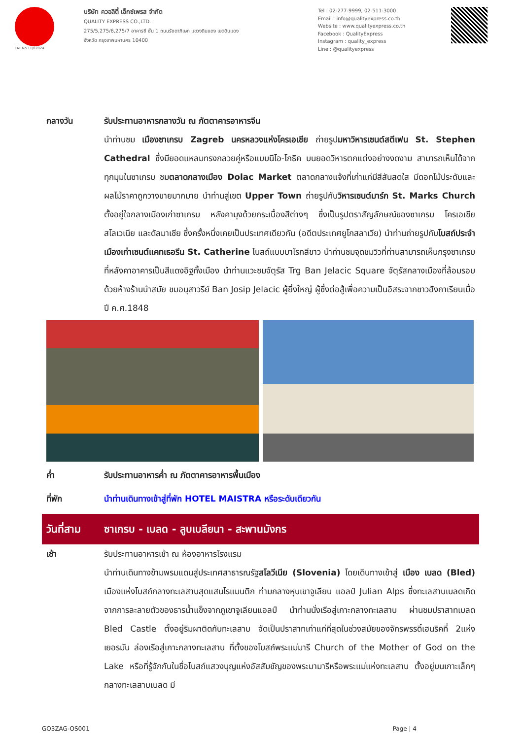TAT No.11/02024
บริษัท ควอลิตี้ เอ็กซ์เพรส จำกัด
QUALITY EXPRESS CO.,LTD.
275/5,275/6,275/7 อาคารซี ชั้น 1 ถนนรัชดาภิเษก แขวงดินแดง เขตดินแดง
จังหวัด กรุงเทพมหานคร 10400
Tel : 02-277-9999, 02-511-3000
Email : info@qualityexpress.co.th
Website : www.qualityexpress.co.th
Facebook : QualityExpress
Instagram : quality_express
Line : @qualityexpress
กลางวัน รับประทานอาหารกลางวัน ณ ภัตตาคารอาหารจีน
นำท่านชม เมืองซาเกรบ Zagreb นครหลวงแห่งโครเอเชีย ถ่ายรูปมหาวิหารเซนต์สตีเฟน St. Stephen Cathedral ซึ่งมียอดแหลมทรงกลวยคู่หรือแบบนีโอ-โกธิค บนยอดวิหารตกแต่งอย่างงดงาม สามารถเห็นได้จากทุกมุมในซาเกรบ ชมตลาดกลางเมือง Dolac Market ตลาดกลางแจ้งที่เก่าแก่มีสีสันสดใส มีดอกไม้ประดับและผลไม้ราคาถูกวางขายมากมาย นำท่านสู่เขต Upper Town ถ่ายรูปกับวิหารเซนต์มาร์ก St. Marks Church ตั้งอยู่ใจกลางเมืองเก่าซาเกรบ หลังคามุงด้วยกระเบื้องสีต่างๆ ซึ่งเป็นรูปตราสัญลักษณ์ของซาเกรบ โครเอเชีย สโลเวเนีย และดัลมาเชีย ซึ่งครั้งหนึ่งเคยเป็นประเทศเดียวกัน (อดีตประเทศยูโกสลาเวีย) นำท่านถ่ายรูปกับโบสถ์ประจำเมืองเก่าเซนต์แคทเธอรีน St. Catherine โบสถ์แบบบาโรกสีขาว นำท่านชมจุดชมวิวที่ท่านสามารถเห็นกรุงซาเกรบที่หลังคาอาคารเป็นสีแดงอิฐทั้งเมือง นำท่านแวะชมจัตุรัส Trg Ban Jelacic Square จัตุรัสกลางเมืองที่ล้อมรอบด้วยห้างร้านนำสมัย ชมอนุสาวรีย์ Ban Josip Jelacic ผู้ยิ่งใหญ่ ผู้ซึ่งต่อสู้เพื่อความเป็นอิสระจากชาวฮังกาเรียนเมื่อปี ค.ศ.1848
ค่ำ รับประทานอาหารค่ำ ณ ภัตตาคารอาหารพื้นเมือง
ที่พัก นำท่านเดินทางเข้าสู่ที่พัก HOTEL MAISTRA หรือระดับเดียวกัน
วันที่สาม ซาเกรบ - เบลด - ลูบเบลียนา - สะพานมังกร
เช้า รับประทานอาหารเช้า ณ ห้องอาหารโรงแรม
นำท่านเดินทางข้ามพรมแดนสู่ประเทศสาธารณรัฐสโลวีเนีย (Slovenia) โดยเดินทางเข้าสู่ เมือง เบลด (Bled) เมืองแห่งโบสถ์กลางทะเลสาบสุดแสนโรแมนติก ท่ามกลางหุบเขาจูเลียน แอลป์ Julian Alps ซึ่งทะเลสาบเบลดเกิดจากการละลายตัวของธารน้ำแข็งจากภูเขาจูเลียนแอลป์ นำท่านนั่งเรือสู่เกาะกลางทะเลสาบ ผ่านชมปราสาทเบลด Bled Castle ตั้งอยู่ริมผาติดกับทะเลสาบ จัดเป็นปราสาทเก่าแก่ที่สุดในช่วงสมัยของจักรพรรดิ์เฮนริคที่ 2แห่งเยอรมัน ล่องเรือสู่เกาะกลางทะเลสาบ ที่ตั้งของโบสถ์พระแม่มารี Church of the Mother of God on the Lake หรือที่รู้จักกันในชื่อโบสถ์แสวงบุญแห่งอัสสัมชัญของพระมามารีหรือพระแม่แห่งทะเลสาบ ตั้งอยู่บนเกาะเล็กๆ กลางทะเลสาบเบลด มี
GO3ZAG-OS001 Page | 4